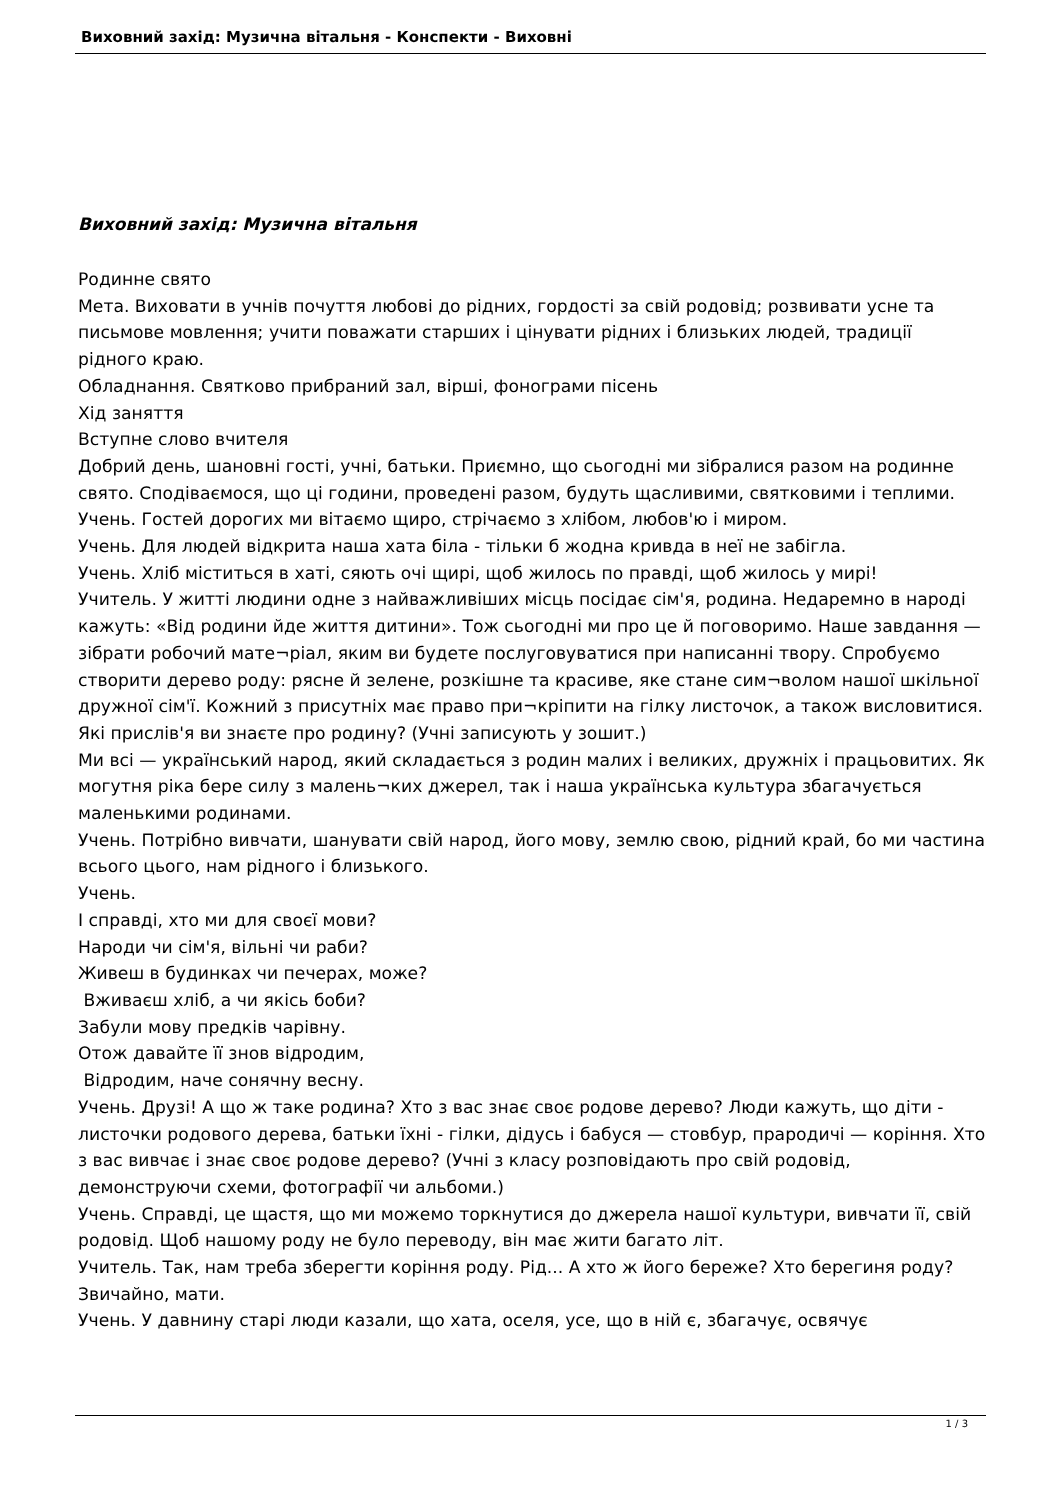Виховний захід: Музична вітальня - Конспекти - Виховні
Виховний захід: Музична вітальня
Родинне свято
Мета. Виховати в учнів почуття любові до рідних, гордості за свій родовід; розвивати усне та письмове мовлення; учити поважати старших і цінувати рідних і близьких людей, традиції рідного краю.
Обладнання. Святково прибраний зал, вірші, фонограми пісень
Хід заняття
Вступне слово вчителя
Добрий день, шановні гості, учні, батьки. Приємно, що сьогодні ми зібралися разом на родинне свято. Сподіваємося, що ці години, проведені разом, будуть щасливими, святковими і теплими.
Учень. Гостей дорогих ми вітаємо щиро, стрічаємо з хлібом, любов'ю і миром.
Учень. Для людей відкрита наша хата біла - тільки б жодна кривда в неї не забігла.
Учень. Хліб міститься в хаті, сяють очі щирі, щоб жилось по правді, щоб жилось у мирі!
Учитель. У житті людини одне з найважливіших місць посідає сім'я, родина. Недаремно в народі кажуть: «Від родини йде життя дитини». Тож сьогодні ми про це й поговоримо. Наше завдання — зібрати робочий мате¬ріал, яким ви будете послуговуватися при написанні твору. Спробуємо створити дерево роду: рясне й зелене, розкішне та красиве, яке стане сим¬волом нашої шкільної дружної сім'ї. Кожний з присутніх має право при¬кріпити на гілку листочок, а також висловитися. Які прислів'я ви знаєте про родину? (Учні записують у зошит.)
Ми всі — український народ, який складається з родин малих і великих, дружніх і працьовитих. Як могутня ріка бере силу з малень¬ких джерел, так і наша українська культура збагачується маленькими родинами.
Учень. Потрібно вивчати, шанувати свій народ, його мову, землю свою, рідний край, бо ми частина всього цього, нам рідного і близького.
Учень.
І справді, хто ми для своєї мови?
Народи чи сім'я, вільні чи раби?
Живеш в будинках чи печерах, може?
Вживаєш хліб, а чи якісь боби?
Забули мову предків чарівну.
Отож давайте її знов відродим,
Відродим, наче сонячну весну.
Учень. Друзі! А що ж таке родина? Хто з вас знає своє родове дерево? Люди кажуть, що діти - листочки родового дерева, батьки їхні - гілки, дідусь і бабуся — стовбур, прародичі — коріння. Хто з вас вивчає і знає своє родове дерево? (Учні з класу розповідають про свій родовід, демонструючи схеми, фотографії чи альбоми.)
Учень. Справді, це щастя, що ми можемо торкнутися до джерела нашої культури, вивчати її, свій родовід. Щоб нашому роду не було переводу, він має жити багато літ.
Учитель. Так, нам треба зберегти коріння роду. Рід... А хто ж його береже? Хто берегиня роду? Звичайно, мати.
Учень. У давнину старі люди казали, що хата, оселя, усе, що в ній є, збагачує, освячує
1 / 3